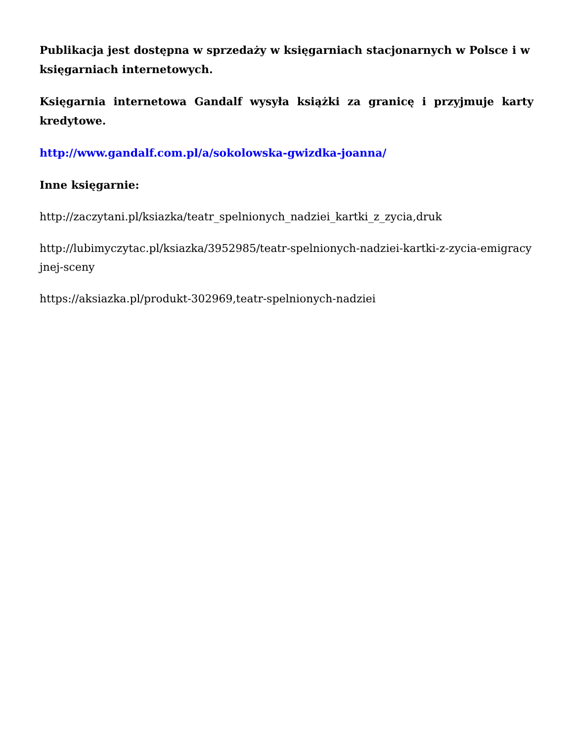Publikacja jest dostępna w sprzedaży w księgarniach stacjonarnych w Polsce i w księgarniach internetowych.
Księgarnia internetowa Gandalf wysyła książki za granicę i przyjmuje karty kredytowe.
http://www.gandalf.com.pl/a/sokolowska-gwizdka-joanna/
Inne księgarnie:
http://zaczytani.pl/ksiazka/teatr_spelnionych_nadziei_kartki_z_zycia,druk
http://lubimyczytac.pl/ksiazka/3952985/teatr-spelnionych-nadziei-kartki-z-zycia-emigracyjnej-sceny
https://aksiazka.pl/produkt-302969,teatr-spelnionych-nadziei